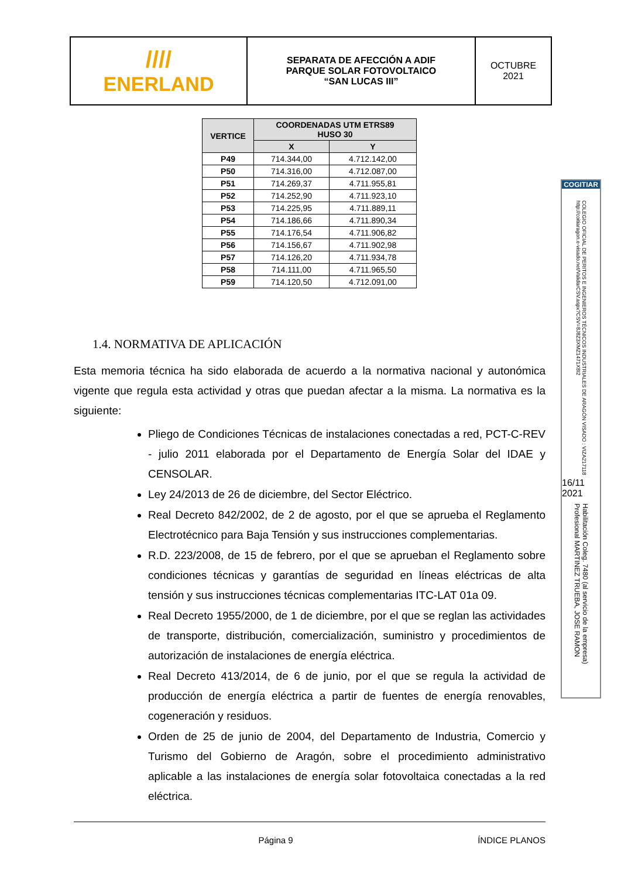////
ENERLAND
SEPARATA DE AFECCIÓN A ADIF
PARQUE SOLAR FOTOVOLTAICO
“SAN LUCAS III”
OCTUBRE
2021
| VERTICE | COORDENADAS UTM ETRS89 HUSO 30 | |
| --- | --- | --- |
| | X | Y |
| P49 | 714.344,00 | 4.712.142,00 |
| P50 | 714.316,00 | 4.712.087,00 |
| P51 | 714.269,37 | 4.711.955,81 |
| P52 | 714.252,90 | 4.711.923,10 |
| P53 | 714.225,95 | 4.711.889,11 |
| P54 | 714.186,66 | 4.711.890,34 |
| P55 | 714.176,54 | 4.711.906,82 |
| P56 | 714.156,67 | 4.711.902,98 |
| P57 | 714.126,20 | 4.711.934,78 |
| P58 | 714.111,00 | 4.711.965,50 |
| P59 | 714.120,50 | 4.712.091,00 |
1.4. NORMATIVA DE APLICACIÓN
Esta memoria técnica ha sido elaborada de acuerdo a la normativa nacional y autonómica vigente que regula esta actividad y otras que puedan afectar a la misma. La normativa es la siguiente:
Pliego de Condiciones Técnicas de instalaciones conectadas a red, PCT-C-REV - julio 2011 elaborada por el Departamento de Energía Solar del IDAE y CENSOLAR.
Ley 24/2013 de 26 de diciembre, del Sector Eléctrico.
Real Decreto 842/2002, de 2 de agosto, por el que se aprueba el Reglamento Electrotécnico para Baja Tensión y sus instrucciones complementarias.
R.D. 223/2008, de 15 de febrero, por el que se aprueban el Reglamento sobre condiciones técnicas y garantías de seguridad en líneas eléctricas de alta tensión y sus instrucciones técnicas complementarias ITC-LAT 01a 09.
Real Decreto 1955/2000, de 1 de diciembre, por el que se reglan las actividades de transporte, distribución, comercialización, suministro y procedimientos de autorización de instalaciones de energía eléctrica.
Real Decreto 413/2014, de 6 de junio, por el que se regula la actividad de producción de energía eléctrica a partir de fuentes de energía renovables, cogeneración y residuos.
Orden de 25 de junio de 2004, del Departamento de Industria, Comercio y Turismo del Gobierno de Aragón, sobre el procedimiento administrativo aplicable a las instalaciones de energía solar fotovoltaica conectadas a la red eléctrica.
Página 9 ÍNDICE PLANOS
COGITIAR
COLEGIO OFICIAL DE PERITOS E INGENIEROS TÉCNICOS INDUSTRIALES DE ARAGÓN VISADO : VIZA217118 http://coitiaragon.e-visado.net/ValidarCSV.aspx?CSV=8J8Z3XMZ1471X8I2
16/11 2021
Habilitación Coleg. 7480 (al servicio de la empresa) Profesional MARTINEZ TRUEBA, JOSE RAMON